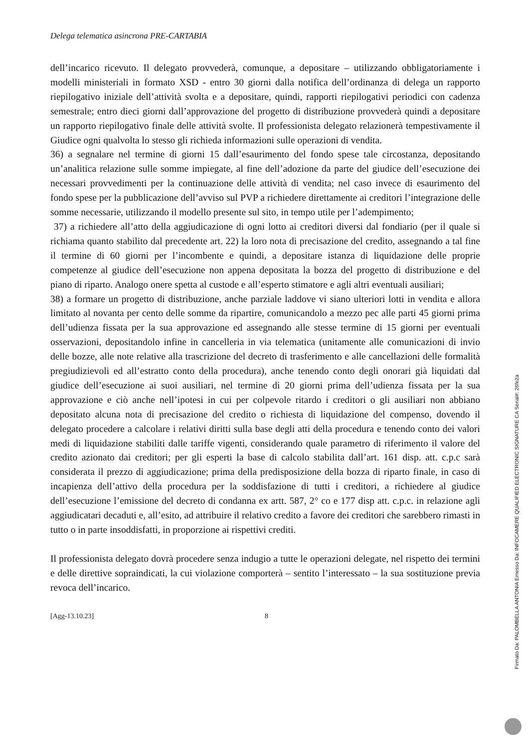Delega telematica asincrona PRE-CARTABIA
dell’incarico ricevuto. Il delegato provvederà, comunque, a depositare – utilizzando obbligatoriamente i modelli ministeriali in formato XSD - entro 30 giorni dalla notifica dell’ordinanza di delega un rapporto riepilogativo iniziale dell’attività svolta e a depositare, quindi, rapporti riepilogativi periodici con cadenza semestrale; entro dieci giorni dall’approvazione del progetto di distribuzione provvederà quindi a depositare un rapporto riepilogativo finale delle attività svolte. Il professionista delegato relazionerà tempestivamente il Giudice ogni qualvolta lo stesso gli richieda informazioni sulle operazioni di vendita.
36) a segnalare nel termine di giorni 15 dall’esaurimento del fondo spese tale circostanza, depositando un’analitica relazione sulle somme impiegate, al fine dell’adozione da parte del giudice dell’esecuzione dei necessari provvedimenti per la continuazione delle attività di vendita; nel caso invece di esaurimento del fondo spese per la pubblicazione dell’avviso sul PVP a richiedere direttamente ai creditori l’integrazione delle somme necessarie, utilizzando il modello presente sul sito, in tempo utile per l’adempimento;
37) a richiedere all’atto della aggiudicazione di ogni lotto ai creditori diversi dal fondiario (per il quale si richiama quanto stabilito dal precedente art. 22) la loro nota di precisazione del credito, assegnando a tal fine il termine di 60 giorni per l’incombente e quindi, a depositare istanza di liquidazione delle proprie competenze al giudice dell’esecuzione non appena depositata la bozza del progetto di distribuzione e del piano di riparto. Analogo onere spetta al custode e all’esperto stimatore e agli altri eventuali ausiliari;
38) a formare un progetto di distribuzione, anche parziale laddove vi siano ulteriori lotti in vendita e allora limitato al novanta per cento delle somme da ripartire, comunicandolo a mezzo pec alle parti 45 giorni prima dell’udienza fissata per la sua approvazione ed assegnando alle stesse termine di 15 giorni per eventuali osservazioni, depositandolo infine in cancelleria in via telematica (unitamente alle comunicazioni di invio delle bozze, alle note relative alla trascrizione del decreto di trasferimento e alle cancellazioni delle formalità pregiudizievoli ed all’estratto conto della procedura), anche tenendo conto degli onorari già liquidati dal giudice dell’esecuzione ai suoi ausiliari, nel termine di 20 giorni prima dell’udienza fissata per la sua approvazione e ciò anche nell’ipotesi in cui per colpevole ritardo i creditori o gli ausiliari non abbiano depositato alcuna nota di precisazione del credito o richiesta di liquidazione del compenso, dovendo il delegato procedere a calcolare i relativi diritti sulla base degli atti della procedura e tenendo conto dei valori medi di liquidazione stabiliti dalle tariffe vigenti, considerando quale parametro di riferimento il valore del credito azionato dai creditori; per gli esperti la base di calcolo stabilita dall’art. 161 disp. att. c.p.c sarà considerata il prezzo di aggiudicazione; prima della predisposizione della bozza di riparto finale, in caso di incapienza dell’attivo della procedura per la soddisfazione di tutti i creditori, a richiedere al giudice dell’esecuzione l’emissione del decreto di condanna ex artt. 587, 2° co e 177 disp att. c.p.c. in relazione agli aggiudicatari decaduti e, all’esito, ad attribuire il relativo credito a favore dei creditori che sarebbero rimasti in tutto o in parte insoddisfatti, in proporzione ai rispettivi crediti.
Il professionista delegato dovrà procedere senza indugio a tutte le operazioni delegate, nel rispetto dei termini e delle direttive sopraindicati, la cui violazione comporterà – sentito l’interessato – la sua sostituzione previa revoca dell’incarico.
[Agg-13.10.23] 8
Firmato Da: PALOMBELLA ANTONIA Emesso Da: INFOCAMERE QUALIFIED ELECTRONIC SIGNATURE CA Serial#: 26fe2a